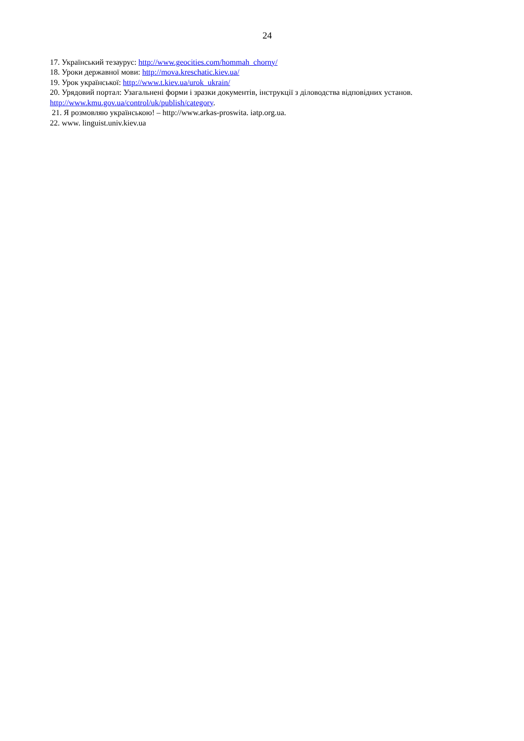24
17. Український тезаурус: http://www.geocities.com/hommah_chorny/
18. Уроки державної мови: http://mova.kreschatic.kiev.ua/
19. Урок української: http://www.t.kiev.ua/urok_ukrain/
20. Урядовий портал: Узагальнені форми і зразки документів, інструкції з діловодства відповідних установ. http://www.kmu.gov.ua/control/uk/publish/category.
21. Я розмовляю українською! – http://www.arkas-proswita. iatp.org.ua.
22. www. linguist.univ.kiev.ua